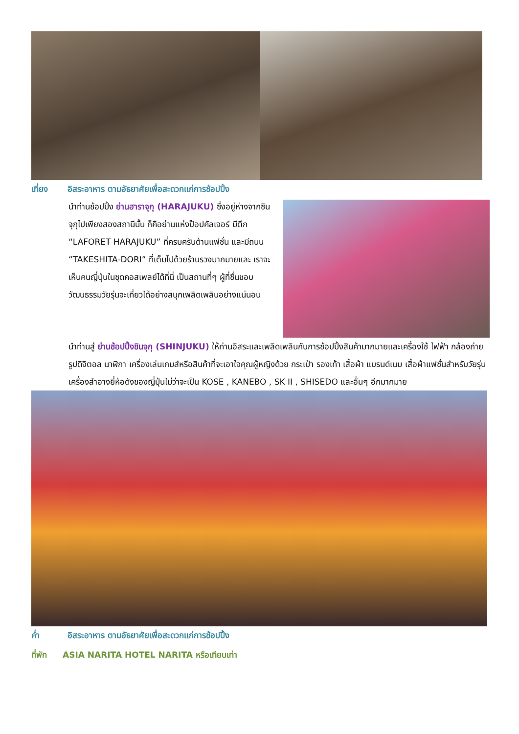เที่ยง อิสระอาหาร ตามอัธยาศัยเพื่อสะดวกแก่การช้อปปิ้ง
นำท่านช้อปปิ้ง ย่านฮาราจุกุ (HARAJUKU) ซึ่งอยู่ห่างจากชินจุกุไปเพียงสองสถานีนั้น ก็คือย่านแห่งป๊อปคัลเจอร์ มีตึก “LAFORET HARAJUKU” ที่ครบครันด้านแฟชั่น และมีถนน “TAKESHITA-DORI” ที่เต็มไปด้วยร้านรวงมากมายและ เราจะเห็นคนญี่ปุ่นในชุดคอสเพลย์ได้ที่นี่ เป็นสถานที่ๆ ผู้ที่ชื่นชอบวัฒนธรรมวัยรุ่นจะเที่ยวได้อย่างสนุกเพลิดเพลินอย่างแน่นอน
นำท่านสู่ ย่านช้อปปิ้งชินจุกุ (SHINJUKU) ให้ท่านอิสระและเพลิดเพลินกับการช้อปปิ้งสินค้ามากมายและเครื่องใช้ ไฟฟ้า กล้องถ่ายรูปดิจิตอล นาฬิกา เครื่องเล่นเกมส์หรือสินค้าที่จะเอาใจคุณผู้หญิงด้วย กระเป๋า รองเท้า เสื้อผ้า แบรนด์เนม เสื้อผ้าแฟชั่นสำหรับวัยรุ่น เครื่องสำอางยี่ห้อดังของญี่ปุ่นไม่ว่าจะเป็น KOSE , KANEBO , SK II , SHISEDO และอื่นๆ อีกมากมาย
ค่ำ อิสระอาหาร ตามอัธยาศัยเพื่อสะดวกแก่การช้อปปิ้ง
ที่พัก ASIA NARITA HOTEL NARITA หรือเทียบเท่า